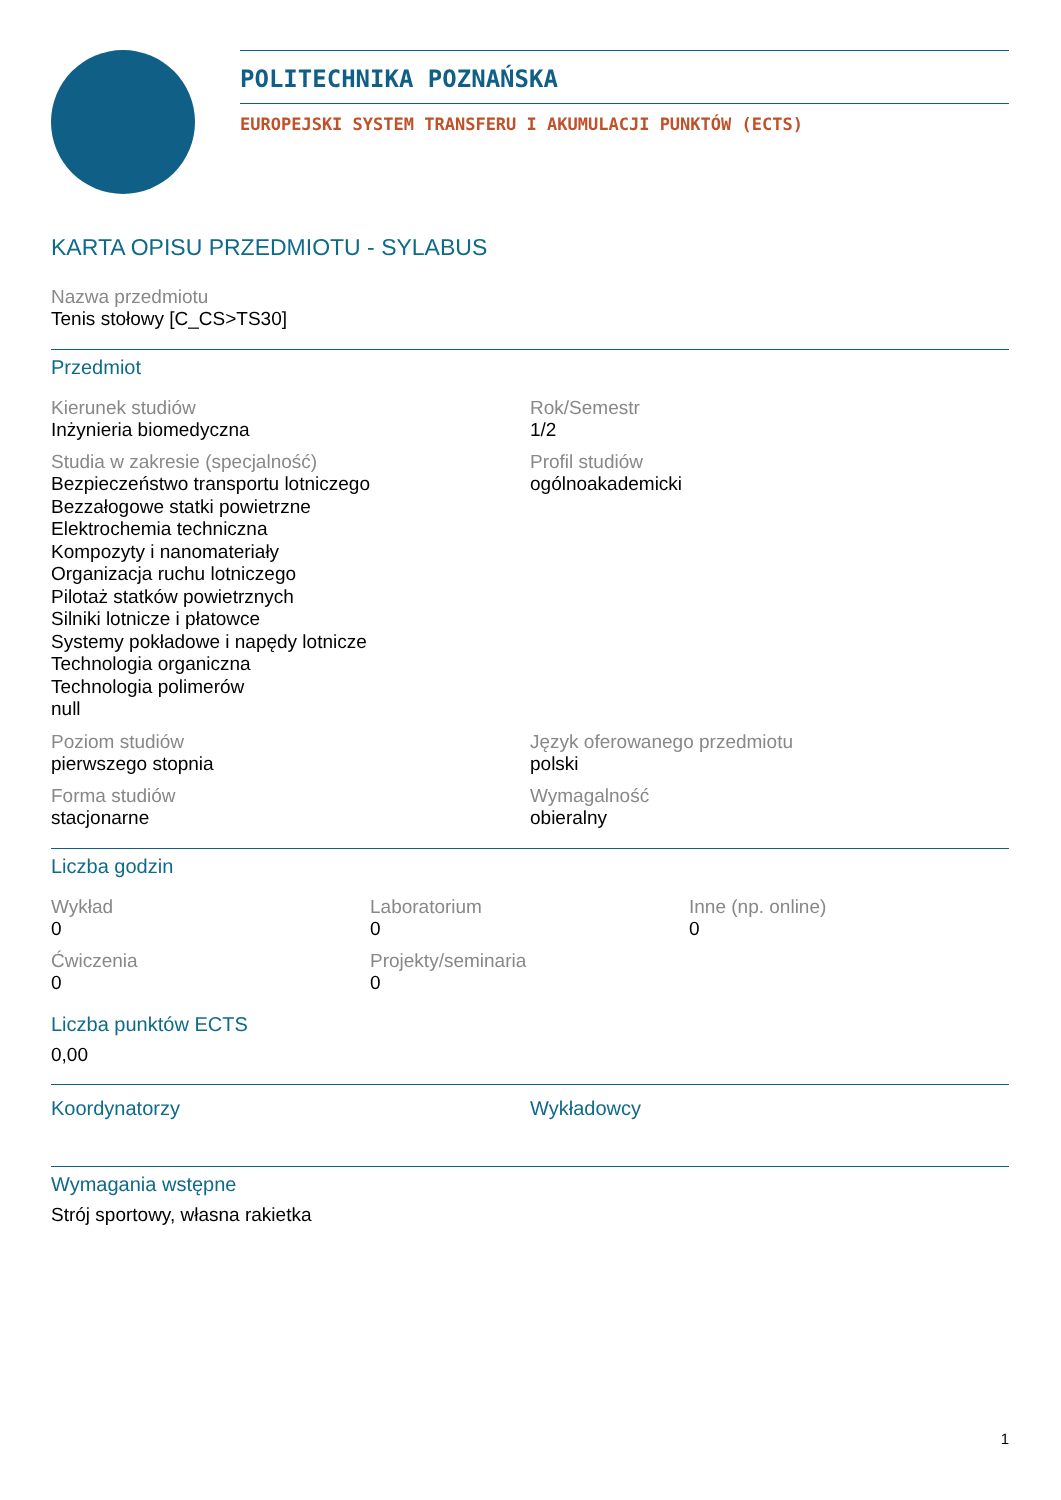POLITECHNIKA POZNAŃSKA
EUROPEJSKI SYSTEM TRANSFERU I AKUMULACJI PUNKTÓW (ECTS)
KARTA OPISU PRZEDMIOTU - SYLABUS
Nazwa przedmiotu
Tenis stołowy [C_CS>TS30]
Przedmiot
Kierunek studiów
Inżynieria biomedyczna
Rok/Semestr
1/2
Studia w zakresie (specjalność)
Bezpieczeństwo transportu lotniczego
Bezzałogowe statki powietrzne
Elektrochemia techniczna
Kompozyty i nanomateriały
Organizacja ruchu lotniczego
Pilotaż statków powietrznych
Silniki lotnicze i płatowce
Systemy pokładowe i napędy lotnicze
Technologia organiczna
Technologia polimerów
null
Profil studiów
ogólnoakademicki
Poziom studiów
pierwszego stopnia
Język oferowanego przedmiotu
polski
Forma studiów
stacjonarne
Wymagalność
obieralny
Liczba godzin
Wykład
0
Laboratorium
0
Inne (np. online)
0
Ćwiczenia
0
Projekty/seminaria
0
Liczba punktów ECTS
0,00
Koordynatorzy
Wykładowcy
Wymagania wstępne
Strój sportowy, własna rakietka
1